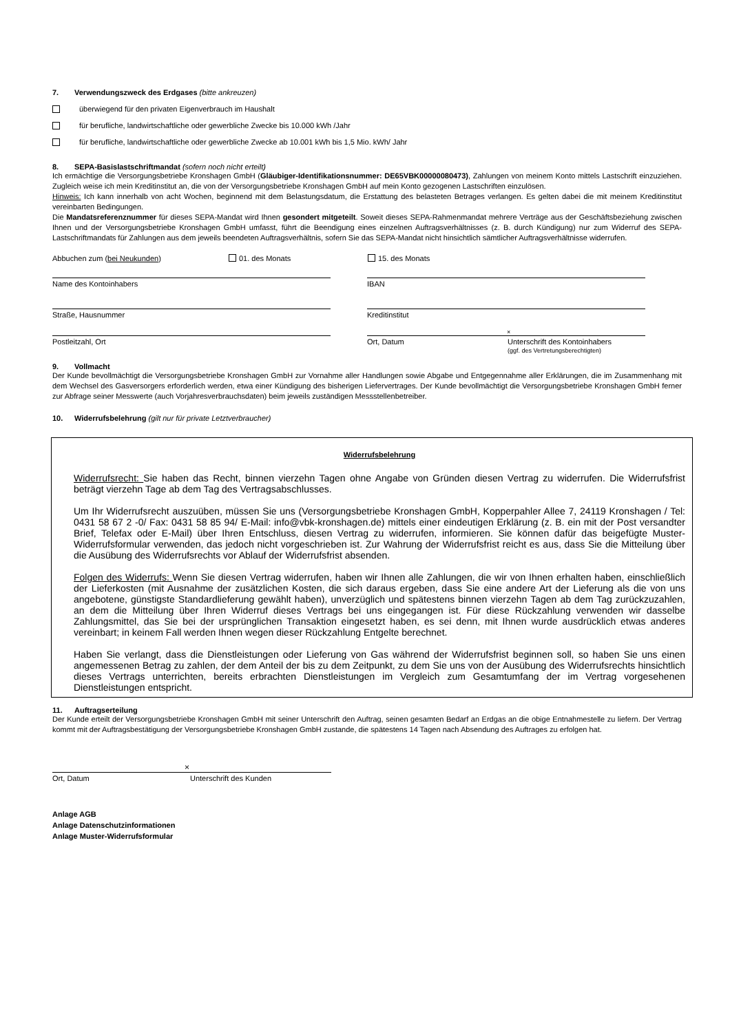7. Verwendungszweck des Erdgases (bitte ankreuzen)
überwiegend für den privaten Eigenverbrauch im Haushalt
für berufliche, landwirtschaftliche oder gewerbliche Zwecke bis 10.000 kWh /Jahr
für berufliche, landwirtschaftliche oder gewerbliche Zwecke ab 10.001 kWh bis 1,5 Mio. kWh/ Jahr
8. SEPA-Basislastschriftmandat (sofern noch nicht erteilt)
Ich ermächtige die Versorgungsbetriebe Kronshagen GmbH (Gläubiger-Identifikationsnummer: DE65VBK00000080473), Zahlungen von meinem Konto mittels Lastschrift einzuziehen. Zugleich weise ich mein Kreditinstitut an, die von der Versorgungsbetriebe Kronshagen GmbH auf mein Konto gezogenen Lastschriften einzulösen.
Hinweis: Ich kann innerhalb von acht Wochen, beginnend mit dem Belastungsdatum, die Erstattung des belasteten Betrages verlangen. Es gelten dabei die mit meinem Kreditinstitut vereinbarten Bedingungen.
Die Mandatsreferenznummer für dieses SEPA-Mandat wird Ihnen gesondert mitgeteilt. Soweit dieses SEPA-Rahmenmandat mehrere Verträge aus der Geschäftsbeziehung zwischen Ihnen und der Versorgungsbetriebe Kronshagen GmbH umfasst, führt die Beendigung eines einzelnen Auftragsverhältnisses (z. B. durch Kündigung) nur zum Widerruf des SEPA-Lastschriftmandats für Zahlungen aus dem jeweils beendeten Auftragsverhältnis, sofern Sie das SEPA-Mandat nicht hinsichtlich sämtlicher Auftragsverhältnisse widerrufen.
Abbuchen zum (bei Neukunden) 01. des Monats 15. des Monats
Name des Kontoinhabers IBAN
Straße, Hausnummer Kreditinstitut
×
Postleitzahl, Ort Ort, Datum Unterschrift des Kontoinhabers
(ggf. des Vertretungsberechtigten)
9. Vollmacht
Der Kunde bevollmächtigt die Versorgungsbetriebe Kronshagen GmbH zur Vornahme aller Handlungen sowie Abgabe und Entgegennahme aller Erklärungen, die im Zusammenhang mit dem Wechsel des Gasversorgers erforderlich werden, etwa einer Kündigung des bisherigen Liefervertrages. Der Kunde bevollmächtigt die Versorgungsbetriebe Kronshagen GmbH ferner zur Abfrage seiner Messwerte (auch Vorjahresverbrauchsdaten) beim jeweils zuständigen Messstellenbetreiber.
10. Widerrufsbelehrung (gilt nur für private Letztverbraucher)
Widerrufsbelehrung
Widerrufsrecht: Sie haben das Recht, binnen vierzehn Tagen ohne Angabe von Gründen diesen Vertrag zu widerrufen. Die Widerrufsfrist beträgt vierzehn Tage ab dem Tag des Vertragsabschlusses.
Um Ihr Widerrufsrecht auszuüben, müssen Sie uns (Versorgungsbetriebe Kronshagen GmbH, Kopperpahler Allee 7, 24119 Kronshagen / Tel: 0431 58 67 2 -0/ Fax: 0431 58 85 94/ E-Mail: info@vbk-kronshagen.de) mittels einer eindeutigen Erklärung (z. B. ein mit der Post versandter Brief, Telefax oder E-Mail) über Ihren Entschluss, diesen Vertrag zu widerrufen, informieren. Sie können dafür das beigefügte Muster-Widerrufsformular verwenden, das jedoch nicht vorgeschrieben ist. Zur Wahrung der Widerrufsfrist reicht es aus, dass Sie die Mitteilung über die Ausübung des Widerrufsrechts vor Ablauf der Widerrufsfrist absenden.
Folgen des Widerrufs: Wenn Sie diesen Vertrag widerrufen, haben wir Ihnen alle Zahlungen, die wir von Ihnen erhalten haben, einschließlich der Lieferkosten (mit Ausnahme der zusätzlichen Kosten, die sich daraus ergeben, dass Sie eine andere Art der Lieferung als die von uns angebotene, günstigste Standardlieferung gewählt haben), unverzüglich und spätestens binnen vierzehn Tagen ab dem Tag zurückzuzahlen, an dem die Mitteilung über Ihren Widerruf dieses Vertrags bei uns eingegangen ist. Für diese Rückzahlung verwenden wir dasselbe Zahlungsmittel, das Sie bei der ursprünglichen Transaktion eingesetzt haben, es sei denn, mit Ihnen wurde ausdrücklich etwas anderes vereinbart; in keinem Fall werden Ihnen wegen dieser Rückzahlung Entgelte berechnet.
Haben Sie verlangt, dass die Dienstleistungen oder Lieferung von Gas während der Widerrufsfrist beginnen soll, so haben Sie uns einen angemessenen Betrag zu zahlen, der dem Anteil der bis zu dem Zeitpunkt, zu dem Sie uns von der Ausübung des Widerrufsrechts hinsichtlich dieses Vertrags unterrichten, bereits erbrachten Dienstleistungen im Vergleich zum Gesamtumfang der im Vertrag vorgesehenen Dienstleistungen entspricht.
11. Auftragserteilung
Der Kunde erteilt der Versorgungsbetriebe Kronshagen GmbH mit seiner Unterschrift den Auftrag, seinen gesamten Bedarf an Erdgas an die obige Entnahmestelle zu liefern. Der Vertrag kommt mit der Auftragsbestätigung der Versorgungsbetriebe Kronshagen GmbH zustande, die spätestens 14 Tagen nach Absendung des Auftrages zu erfolgen hat.
×
Ort, Datum Unterschrift des Kunden
Anlage AGB
Anlage Datenschutzinformationen
Anlage Muster-Widerrufsformular